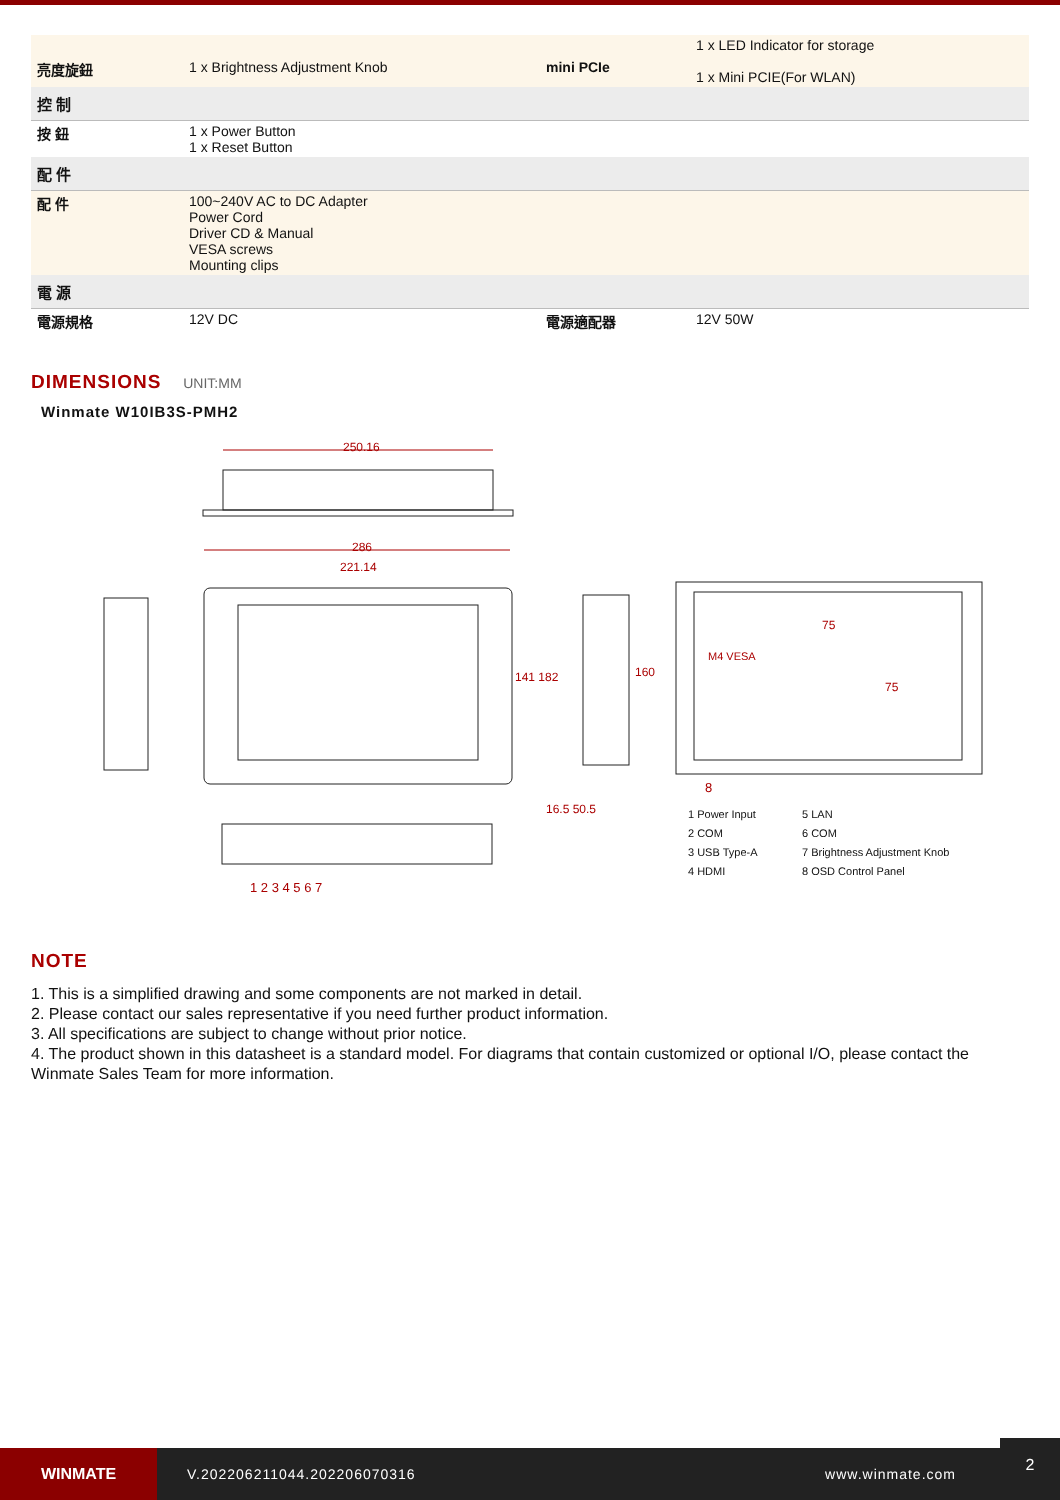| 亮度旋鈕 | 1 x Brightness Adjustment Knob | mini PCIe | 1 x LED Indicator for storage 1 x Mini PCIE(For WLAN) |
| 控 制 | | | |
| 按 鈕 | 1 x Power Button 1 x Reset Button | | |
| 配 件 | | | |
| 配 件 | 100~240V AC to DC Adapter Power Cord Driver CD & Manual VESA screws Mounting clips | | |
| 電 源 | | | |
| 電源規格 | 12V DC | 電源適配器 | 12V 50W |
DIMENSIONS
UNIT:MM
Winmate W10IB3S-PMH2
250.16
286
221.14
141 182 160
16.5 50.5
M4 VESA
75
75
1 2 3 4 5 6 7
8
1 Power Input
2 COM
3 USB Type-A
4 HDMI
5 LAN
6 COM
7 Brightness Adjustment Knob
8 OSD Control Panel
NOTE
1. This is a simplified drawing and some components are not marked in detail.
2. Please contact our sales representative if you need further product information.
3. All specifications are subject to change without prior notice.
4. The product shown in this datasheet is a standard model. For diagrams that contain customized or optional I/O, please contact the Winmate Sales Team for more information.
WINMATE
V.202206211044.202206070316 www.winmate.com
2